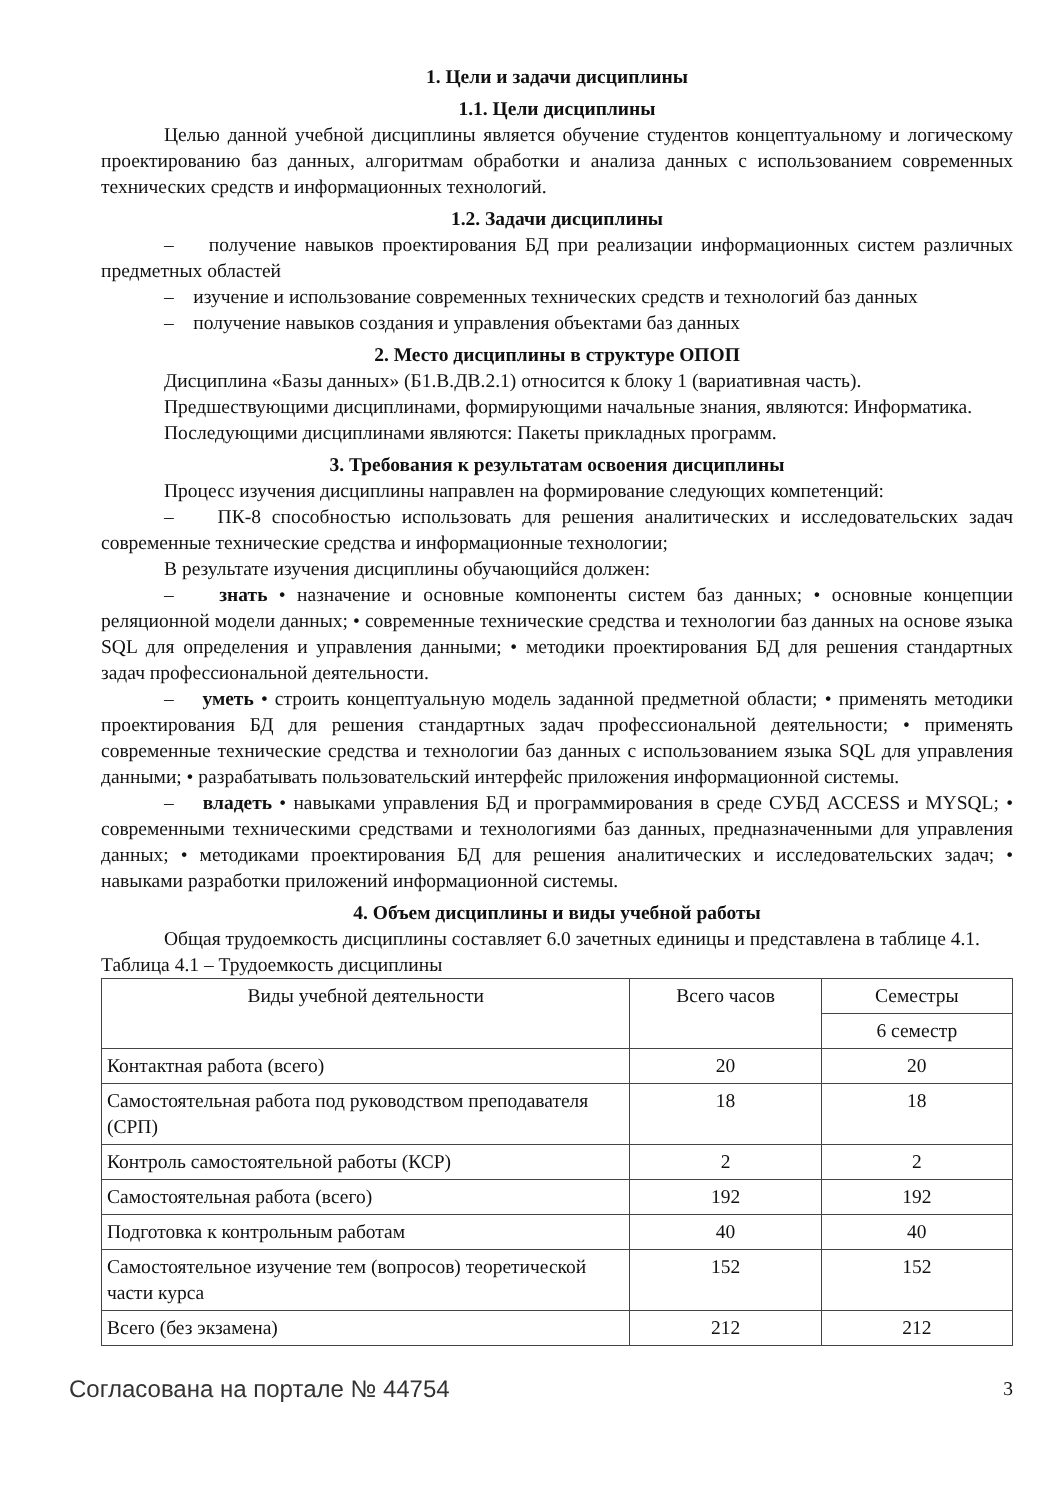1. Цели и задачи дисциплины
1.1. Цели дисциплины
Целью данной учебной дисциплины является обучение студентов концептуальному и логическому проектированию баз данных, алгоритмам обработки и анализа данных с использованием современных технических средств и информационных технологий.
1.2. Задачи дисциплины
– получение навыков проектирования БД при реализации информационных систем различных предметных областей
– изучение и использование современных технических средств и технологий баз данных
– получение навыков создания и управления объектами баз данных
2. Место дисциплины в структуре ОПОП
Дисциплина «Базы данных» (Б1.В.ДВ.2.1) относится к блоку 1 (вариативная часть).
Предшествующими дисциплинами, формирующими начальные знания, являются: Информатика.
Последующими дисциплинами являются: Пакеты прикладных программ.
3. Требования к результатам освоения дисциплины
Процесс изучения дисциплины направлен на формирование следующих компетенций:
– ПК-8 способностью использовать для решения аналитических и исследовательских задач современные технические средства и информационные технологии;
В результате изучения дисциплины обучающийся должен:
– знать • назначение и основные компоненты систем баз данных; • основные концепции реляционной модели данных; • современные технические средства и технологии баз данных на основе языка SQL для определения и управления данными; • методики проектирования БД для решения стандартных задач профессиональной деятельности.
– уметь • строить концептуальную модель заданной предметной области; • применять методики проектирования БД для решения стандартных задач профессиональной деятельности; • применять современные технические средства и технологии баз данных с использованием языка SQL для управления данными; • разрабатывать пользовательский интерфейс приложения информационной системы.
– владеть • навыками управления БД и программирования в среде СУБД ACCESS и MYSQL; • современными техническими средствами и технологиями баз данных, предназначенными для управления данных; • методиками проектирования БД для решения аналитических и исследовательских задач; • навыками разработки приложений информационной системы.
4. Объем дисциплины и виды учебной работы
Общая трудоемкость дисциплины составляет 6.0 зачетных единицы и представлена в таблице 4.1.
Таблица 4.1 – Трудоемкость дисциплины
| Виды учебной деятельности | Всего часов | Семестры |
| | | 6 семестр |
| Контактная работа (всего) | 20 | 20 |
| Самостоятельная работа под руководством преподавателя (СРП) | 18 | 18 |
| Контроль самостоятельной работы (КСР) | 2 | 2 |
| Самостоятельная работа (всего) | 192 | 192 |
| Подготовка к контрольным работам | 40 | 40 |
| Самостоятельное изучение тем (вопросов) теоретической части курса | 152 | 152 |
| Всего (без экзамена) | 212 | 212 |
Согласована на портале № 44754 3